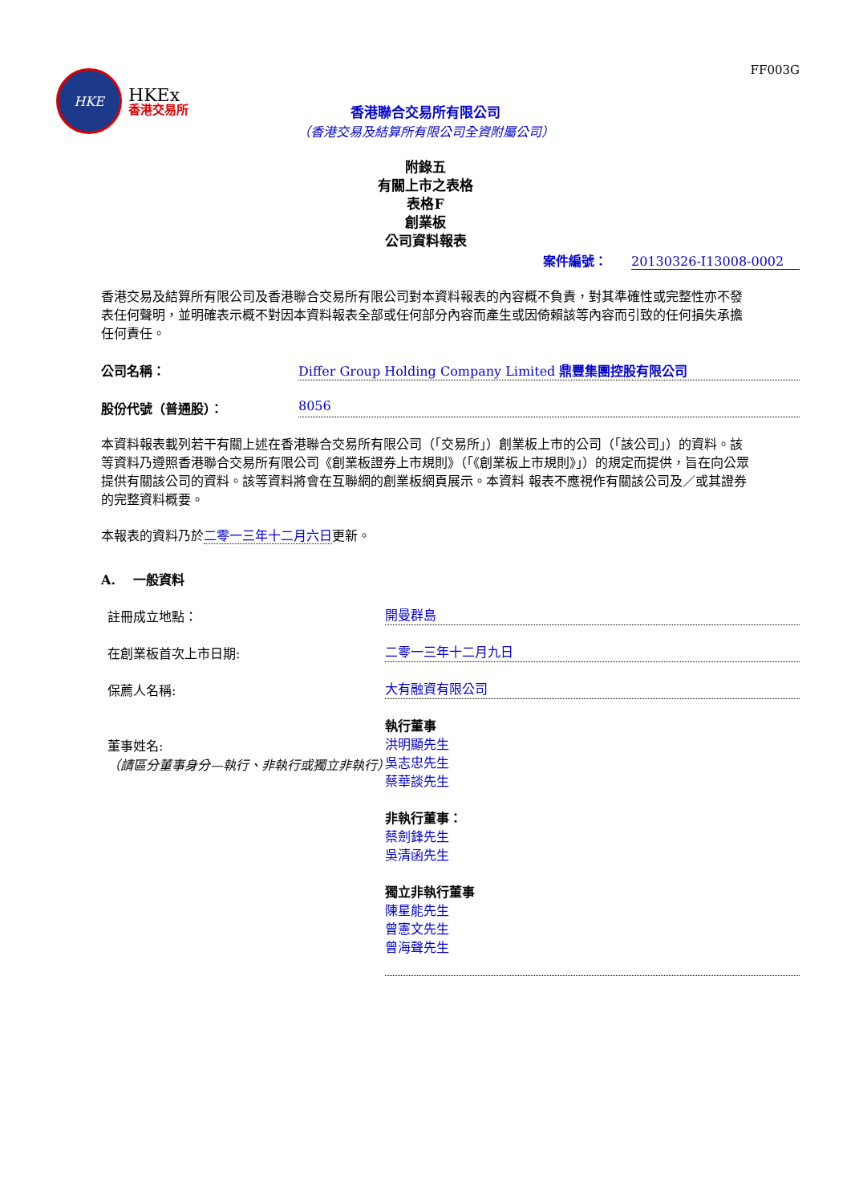FF003G
HKE
HKEx
香港交易所
香港聯合交易所有限公司
（香港交易及結算所有限公司全資附屬公司）
附錄五
有關上市之表格
表格F
創業板
公司資料報表
案件編號： 20130326-I13008-0002
香港交易及結算所有限公司及香港聯合交易所有限公司對本資料報表的內容概不負責，對其準確性或完整性亦不發表任何聲明，並明確表示概不對因本資料報表全部或任何部分內容而產生或因倚賴該等內容而引致的任何損失承擔任何責任。
公司名稱： Differ Group Holding Company Limited 鼎豐集團控股有限公司
股份代號（普通股）： 8056
本資料報表載列若干有關上述在香港聯合交易所有限公司（「交易所」）創業板上市的公司（「該公司」）的資料。該等資料乃遵照香港聯合交易所有限公司《創業板證券上市規則》（「《創業板上市規則》」）的規定而提供，旨在向公眾提供有關該公司的資料。該等資料將會在互聯網的創業板網頁展示。本資料 報表不應視作有關該公司及／或其證券的完整資料概要。
本報表的資料乃於二零一三年十二月六日更新。
A. 一般資料
註冊成立地點：
開曼群島
在創業板首次上市日期:
二零一三年十二月九日
保薦人名稱:
大有融資有限公司
董事姓名:
（請區分董事身分—執行、非執行或獨立非執行）
執行董事
洪明顯先生
吳志忠先生
蔡華談先生
非執行董事：
蔡劍鋒先生
吳清函先生
獨立非執行董事
陳星能先生
曾憲文先生
曾海聲先生